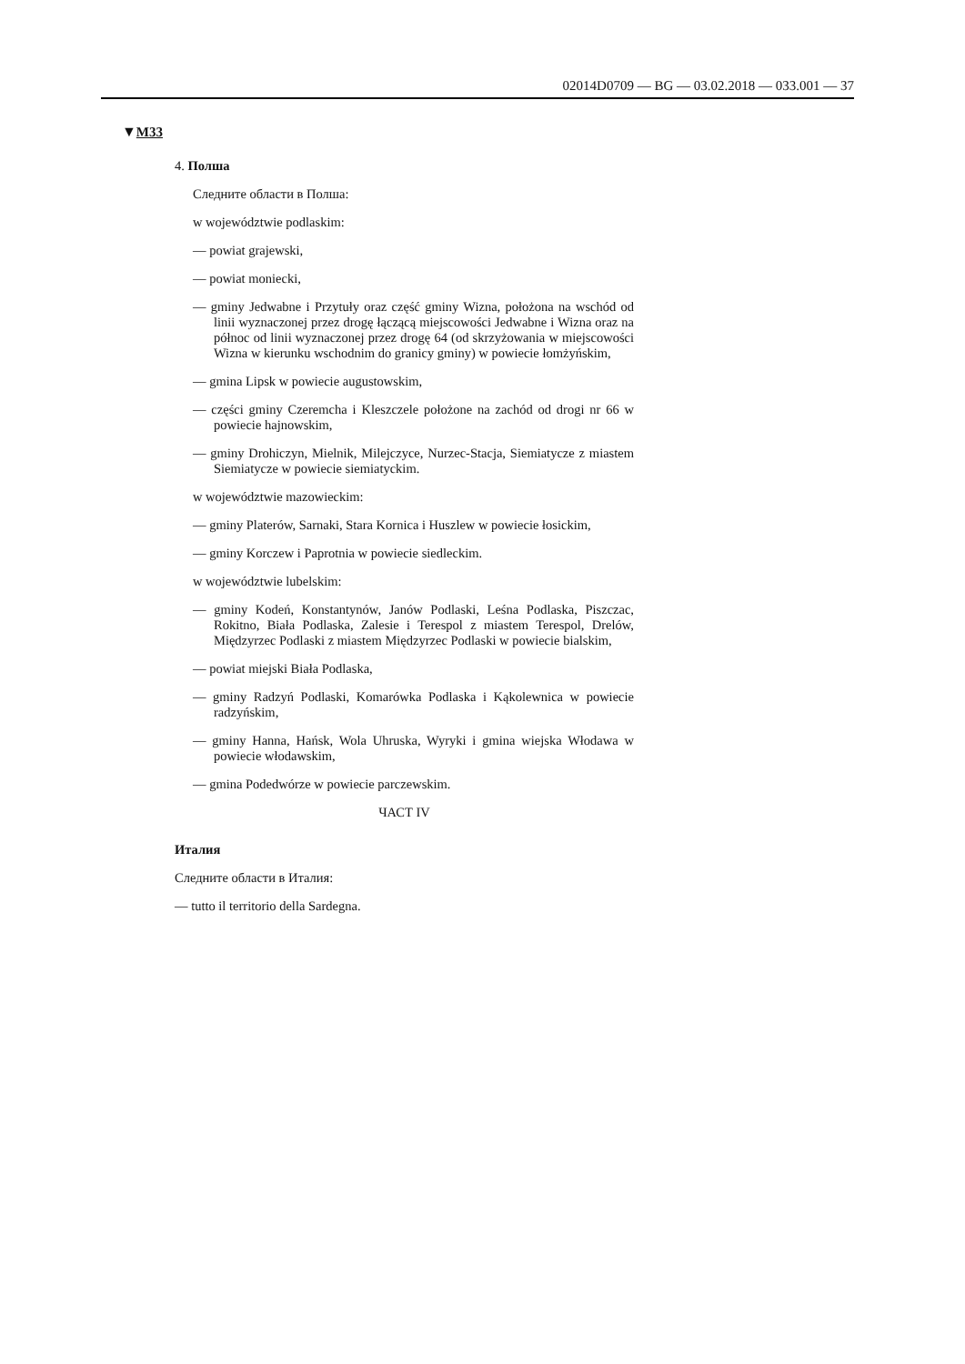02014D0709 — BG — 03.02.2018 — 033.001 — 37
▼M33
4. Полша
Следните области в Полша:
w województwie podlaskim:
— powiat grajewski,
— powiat moniecki,
— gminy Jedwabne i Przytuły oraz część gminy Wizna, położona na wschód od linii wyznaczonej przez drogę łączącą miejscowości Jedwabne i Wizna oraz na północ od linii wyznaczonej przez drogę 64 (od skrzyżowania w miejscowości Wizna w kierunku wschodnim do granicy gminy) w powiecie łomżyńskim,
— gmina Lipsk w powiecie augustowskim,
— części gminy Czeremcha i Kleszczele położone na zachód od drogi nr 66 w powiecie hajnowskim,
— gminy Drohiczyn, Mielnik, Milejczyce, Nurzec-Stacja, Siemiatycze z miastem Siemiatycze w powiecie siemiatyckim.
w województwie mazowieckim:
— gminy Platerów, Sarnaki, Stara Kornica i Huszlew w powiecie łosickim,
— gminy Korczew i Paprotnia w powiecie siedleckim.
w województwie lubelskim:
— gminy Kodeń, Konstantynów, Janów Podlaski, Leśna Podlaska, Piszczac, Rokitno, Biała Podlaska, Zalesie i Terespol z miastem Terespol, Drelów, Międzyrzec Podlaski z miastem Międzyrzec Podlaski w powiecie bialskim,
— powiat miejski Biała Podlaska,
— gminy Radzyń Podlaski, Komarówka Podlaska i Kąkolewnica w powiecie radzyńskim,
— gminy Hanna, Hańsk, Wola Uhruska, Wyryki i gmina wiejska Włodawa w powiecie włodawskim,
— gmina Podedwórze w powiecie parczewskim.
ЧАСТ IV
Италия
Следните области в Италия:
— tutto il territorio della Sardegna.